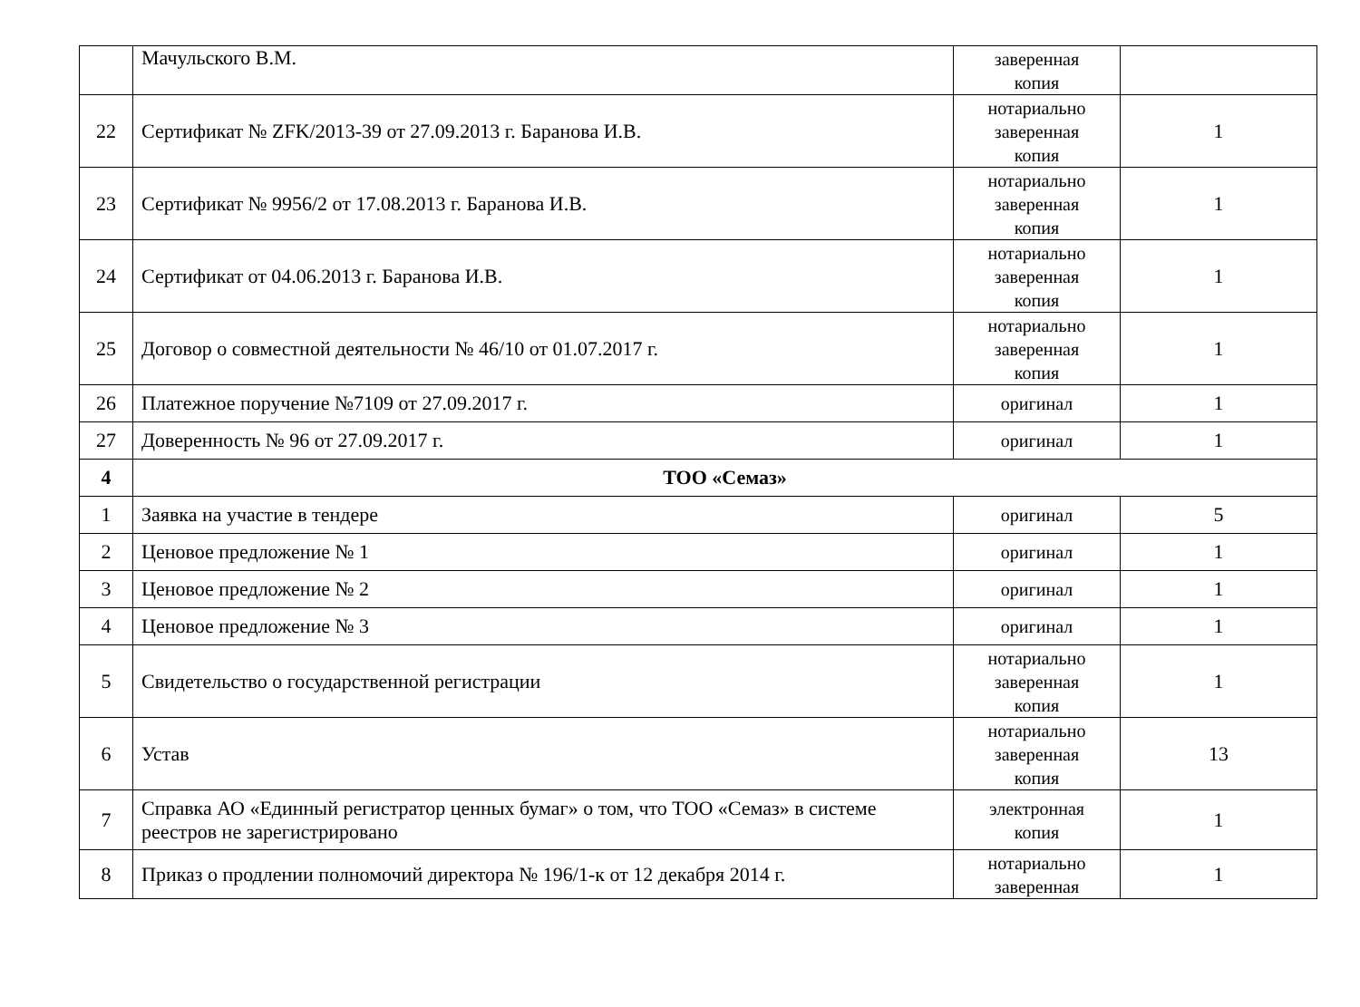| | Мачульского В.М. | заверенная копия | |
| 22 | Сертификат № ZFK/2013-39 от 27.09.2013 г. Баранова И.В. | нотариально заверенная копия | 1 |
| 23 | Сертификат № 9956/2 от 17.08.2013 г. Баранова И.В. | нотариально заверенная копия | 1 |
| 24 | Сертификат от 04.06.2013 г. Баранова И.В. | нотариально заверенная копия | 1 |
| 25 | Договор о совместной деятельности № 46/10 от 01.07.2017 г. | нотариально заверенная копия | 1 |
| 26 | Платежное поручение №7109 от 27.09.2017 г. | оригинал | 1 |
| 27 | Доверенность № 96 от 27.09.2017 г. | оригинал | 1 |
| 4 | ТОО «Семаз» | | |
| 1 | Заявка на участие в тендере | оригинал | 5 |
| 2 | Ценовое предложение № 1 | оригинал | 1 |
| 3 | Ценовое предложение № 2 | оригинал | 1 |
| 4 | Ценовое предложение № 3 | оригинал | 1 |
| 5 | Свидетельство о государственной регистрации | нотариально заверенная копия | 1 |
| 6 | Устав | нотариально заверенная копия | 13 |
| 7 | Справка АО «Единный регистратор ценных бумаг» о том, что ТОО «Семаз» в системе реестров не зарегистрировано | электронная копия | 1 |
| 8 | Приказ о продлении полномочий директора № 196/1-к от 12 декабря 2014 г. | нотариально заверенная | 1 |